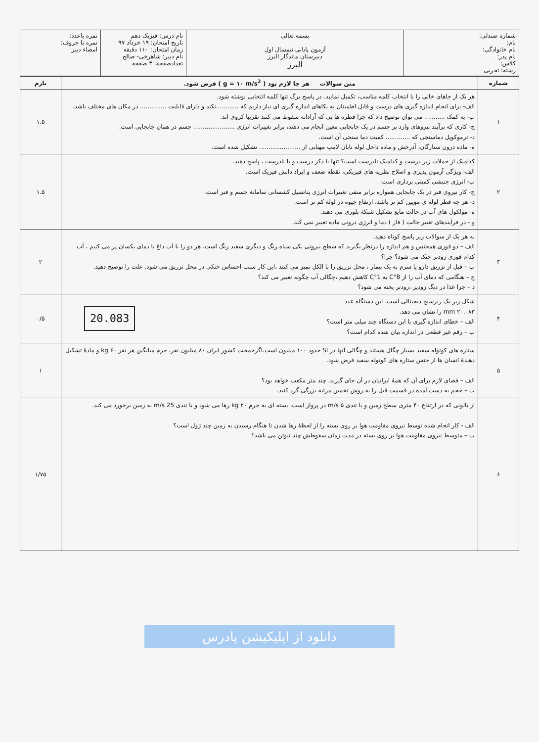| شماره صندلی: نام: نام خانوادگی: نام پدر: کلاس: رشته: تجربی | بسمه تعالی آزمون پایانی نیمسال اول دبیرستان ماندگار البرز البرز | نام درس: فیزیک دهم تاریخ امتحان: ۱۹ خرداد ۹۷ زمان امتحان: ۱۱۰ دقیقه نام دبیر: شاهرخی- صالح تعدادصفحه: ۳ صفحه | نمره باعدد: نمره با حروف: امضاء دبیر |
| شماره | متن سوالات هر جا لازم بود ( g = ۱۰ m/s<sup>2</sup> ) فرض شود. | بارم |
| --- | --- | --- |
| ۱ | هر یک از جاهای خالی را با انتخاب کلمه مناسب، تکمیل نمایید. در پاسخ برگ تنها کلمه انتخابی نوشته شود. الف- برای انجام اندازه گیری های درست و قابل اطمینان به یکاهای اندازه گیری ای نیاز داریم که ............نکند و دارای قابلیت .............. در مکان های مختلف باشد. ب- به کمک ........... می توان توضیح داد که چرا قطره ها یی که آزادانه سقوط می کنند تقریبا کروی اند. ج- کاری که برآیند نیروهای وارد بر جسم در یک جابجایی معین انجام می دهند، برابر تغییرات انرژی ...................... جسم در همان جابجایی است. د- ترموکوپل دماسنجی که ............. کمیت دما سنجی آن است. ه- ماده درون ستارگان، آذرخش و ماده داخل لوله تابان لامپ مهتابی از ...................... تشکیل شده است. | ۱.۵ |
| ۲ | کدامیک از جملات زیر درست و کدامیک نادرست است؟ تنها با ذکر درست و یا نادرست ، پاسخ دهید. الف- ویژگی آزمون پذیری و اصلاح نظریه های فیزیکی، نقطه ضعف و ایراد دانش فیزیک است. ب- انرژی جنبشی کمیتی برداری است. ج- کار نیروی فنر در یک جابجایی همواره برابر منفی تغییرات انرژی پتانسیل کشسانی سامانهٔ جسم و فنر است. د- هر چه قطر لوله ی مویین کم تر باشد، ارتفاع جیوه در لوله کم تر است. ه- مولکول های آب در حالت مایع تشکیل شبکهٔ بلوری می دهند. و - در فرآیندهای تغییر حالت ( فاز ) دما و انرژی درونی ماده تغییر نمی کند. | ۱.۵ |
| ۳ | به هر یک از سوالات زیر پاسخ کوتاه دهید. الف – دو قوری همجنس و هم اندازه را درنظر بگیرید که سطح بیرونی یکی سیاه رنگ و دیگری سفید رنگ است. هر دو را با آب داغ با دمای یکسان پر می کنیم ، آب کدام قوری زودتر خنک می شود؟ چرا؟ ب – قبل از تزریق دارو یا سرم به یک بیمار ، محل تزریق را با الکل تمیز می کنند ،این کار سبب احساس خنکی در محل تزریق می شود. علت را توضیح دهید. ج – هنگامی که دمای آب را از 8°C به 1°C کاهش دهیم ،چگالی آب چگونه تغییر می کند؟ د – چرا غذا در دیگ زودپز ،زودتر پخته می شود؟ | ۲ |
| ۴ | شکل زیر یک ریزسنج دیجیتالی است. این دستگاه عدد ۲۰.۰۸۳ mm را نشان می دهد. الف – خطای اندازه گیری با این دستگاه چند میلی متر است؟ ب – رقم غیر قطعی در اندازه بیان شده کدام است؟ 20.083 | ۰/۵ |
| ۵ | ستاره های کوتوله سفید بسیار چگال هستند و چگالی آنها در SI حدود ۱۰۰ میلیون است.اگرجمعیت کشور ایران ۸۰ میلیون نفر، جرم میانگین هر نفر ۶۰ kg و مادهٔ تشکیل دهندهٔ انسان ها از جنس ستاره های کوتوله سفید فرض شود. الف – فضای لازم برای آن که همهٔ ایرانیان در آن جای گیرند، چند متر مکعب خواهد بود؟ ب – حجم به دست آمده در قسمت قبل را به روش تخمین مرتبه بزرگی گرد کنید. | ۱ |
| ۶ | از بالونی که در ارتفاع ۴۰ متری سطح زمین و با تندی ۵ m/s در پرواز است، بسته ای به جرم ۲۰ kg رها می شود و با تندی 25 m/s به زمین برخورد می کند. الف - کار انجام شده توسط نیروی مقاومت هوا بر روی بسته را از لحظهٔ رها شدن تا هنگام رسیدن به زمین چند ژول است؟ ب – متوسط نیروی مقاومت هوا بر روی بسته در مدت زمان سقوطش چند نیوتن می باشد؟ | ۱/۷۵ |
دانلود از اپلیکیشن پادرس